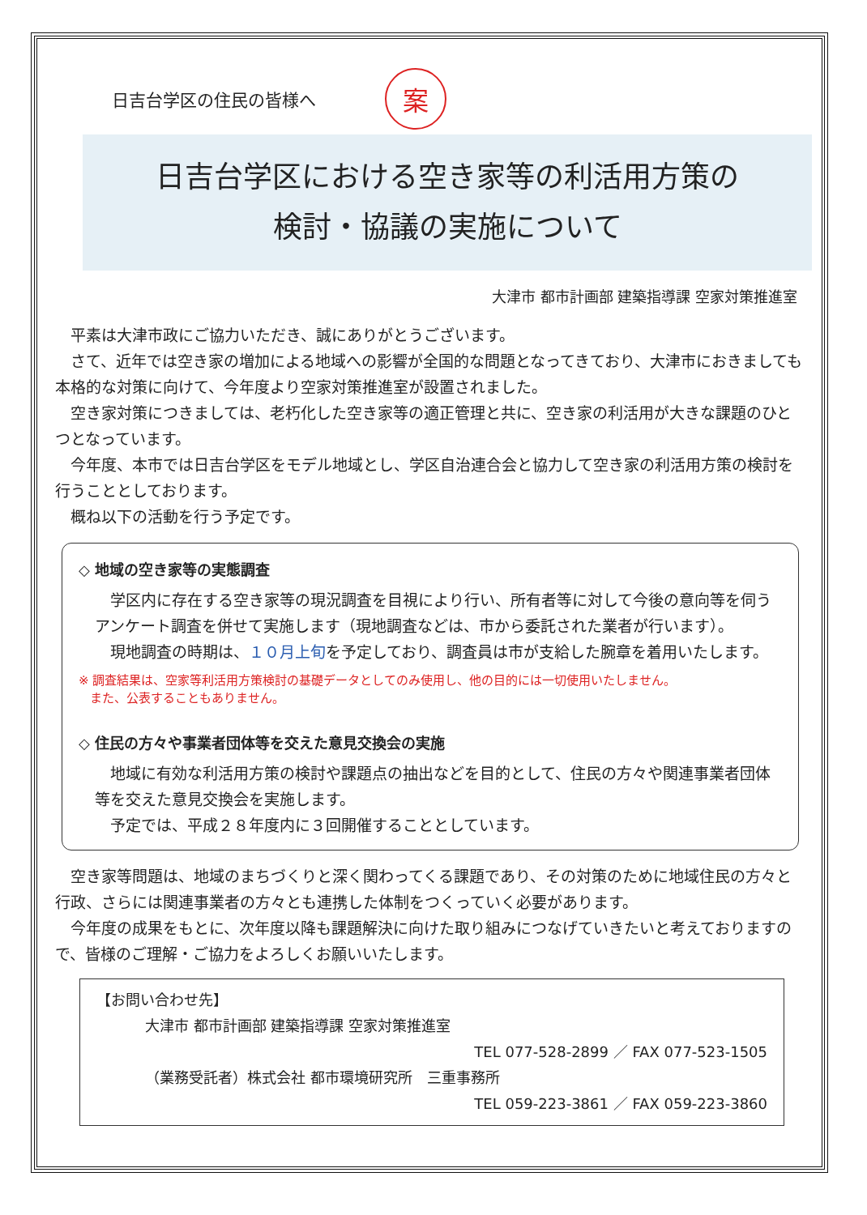日吉台学区の住民の皆様へ 案
日吉台学区における空き家等の利活用方策の
検討・協議の実施について
大津市 都市計画部 建築指導課 空家対策推進室
平素は大津市政にご協力いただき、誠にありがとうございます。
さて、近年では空き家の増加による地域への影響が全国的な問題となってきており、大津市におきましても本格的な対策に向けて、今年度より空家対策推進室が設置されました。
空き家対策につきましては、老朽化した空き家等の適正管理と共に、空き家の利活用が大きな課題のひとつとなっています。
今年度、本市では日吉台学区をモデル地域とし、学区自治連合会と協力して空き家の利活用方策の検討を行うこととしております。
概ね以下の活動を行う予定です。
◇ 地域の空き家等の実態調査
学区内に存在する空き家等の現況調査を目視により行い、所有者等に対して今後の意向等を伺うアンケート調査を併せて実施します（現地調査などは、市から委託された業者が行います）。
現地調査の時期は、１０月上旬を予定しており、調査員は市が支給した腕章を着用いたします。
※ 調査結果は、空家等利活用方策検討の基礎データとしてのみ使用し、他の目的には一切使用いたしません。
また、公表することもありません。
◇ 住民の方々や事業者団体等を交えた意見交換会の実施
地域に有効な利活用方策の検討や課題点の抽出などを目的として、住民の方々や関連事業者団体等を交えた意見交換会を実施します。
予定では、平成２８年度内に３回開催することとしています。
空き家等問題は、地域のまちづくりと深く関わってくる課題であり、その対策のために地域住民の方々と行政、さらには関連事業者の方々とも連携した体制をつくっていく必要があります。
今年度の成果をもとに、次年度以降も課題解決に向けた取り組みにつなげていきたいと考えておりますので、皆様のご理解・ご協力をよろしくお願いいたします。
【お問い合わせ先】
大津市 都市計画部 建築指導課 空家対策推進室
TEL 077-528-2899 ／ FAX 077-523-1505
（業務受託者）株式会社 都市環境研究所　三重事務所
TEL 059-223-3861 ／ FAX 059-223-3860